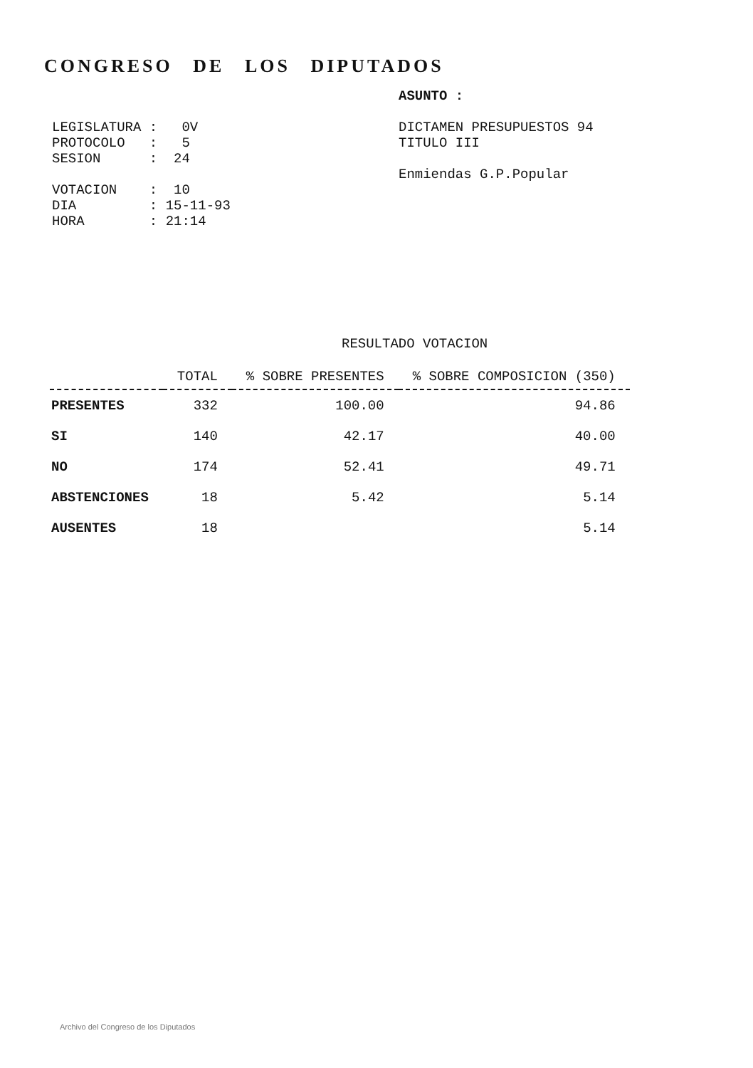CONGRESO DE LOS DIPUTADOS
LEGISLATURA : 0V PROTOCOLO : 5 SESION : 24 VOTACION : 10 DIA : 15-11-93 HORA : 21:14
ASUNTO : DICTAMEN PRESUPUESTOS 94 TITULO III Enmiendas G.P.Popular
RESULTADO VOTACION
| | TOTAL | % SOBRE PRESENTES | % SOBRE COMPOSICION (350) |
| --- | --- | --- | --- |
| PRESENTES | 332 | 100.00 | 94.86 |
| SI | 140 | 42.17 | 40.00 |
| NO | 174 | 52.41 | 49.71 |
| ABSTENCIONES | 18 | 5.42 | 5.14 |
| AUSENTES | 18 | | 5.14 |
Archivo del Congreso de los Diputados